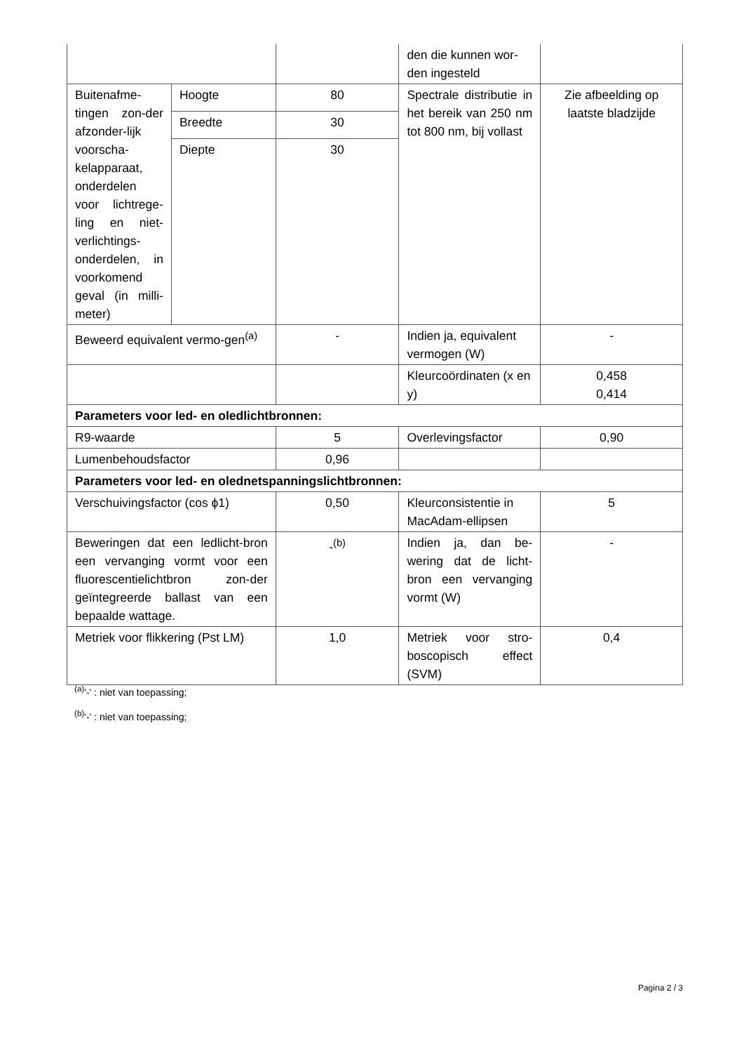| | | | den die kunnen wor-den ingesteld | |
| Buitenafme-tingen zon-der afzonder-lijk voorscha-kelapparaat, onderdelen voor lichtrege-ling en niet-verlichtings-onderdelen, in voorkomend geval (in milli-meter) | Hoogte | 80 | Spectrale distributie in het bereik van 250 nm tot 800 nm, bij vollast | Zie afbeelding op laatste bladzijde |
| | Breedte | 30 | | |
| | Diepte | 30 | | |
| Beweerd equivalent vermo-gen<sup>(a)</sup> | | - | Indien ja, equivalent vermogen (W) | - |
| | | | Kleurcoördinaten (x en y) | 0,458 0,414 |
| Parameters voor led- en oledlichtbronnen: | | | | |
| R9-waarde | | 5 | Overlevingsfactor | 0,90 |
| Lumenbehoudsfactor | | 0,96 | | |
| Parameters voor led- en olednetspanningslichtbronnen: | | | | |
| Verschuivingsfactor (cos ϕ1) | | 0,50 | Kleurconsistentie in MacAdam-ellipsen | 5 |
| Beweringen dat een ledlicht-bron een vervanging vormt voor een fluorescentielichtbron zon-der geïntegreerde ballast van een bepaalde wattage. | | -<sup>(b)</sup> | Indien ja, dan be-wering dat de licht-bron een vervanging vormt (W) | - |
| Metriek voor flikkering (Pst LM) | | 1,0 | Metriek voor stro-boscopisch effect (SVM) | 0,4 |
<sup>(a)</sup> '-' : niet van toepassing;
<sup>(b)</sup> '-' : niet van toepassing;
Pagina 2 / 3